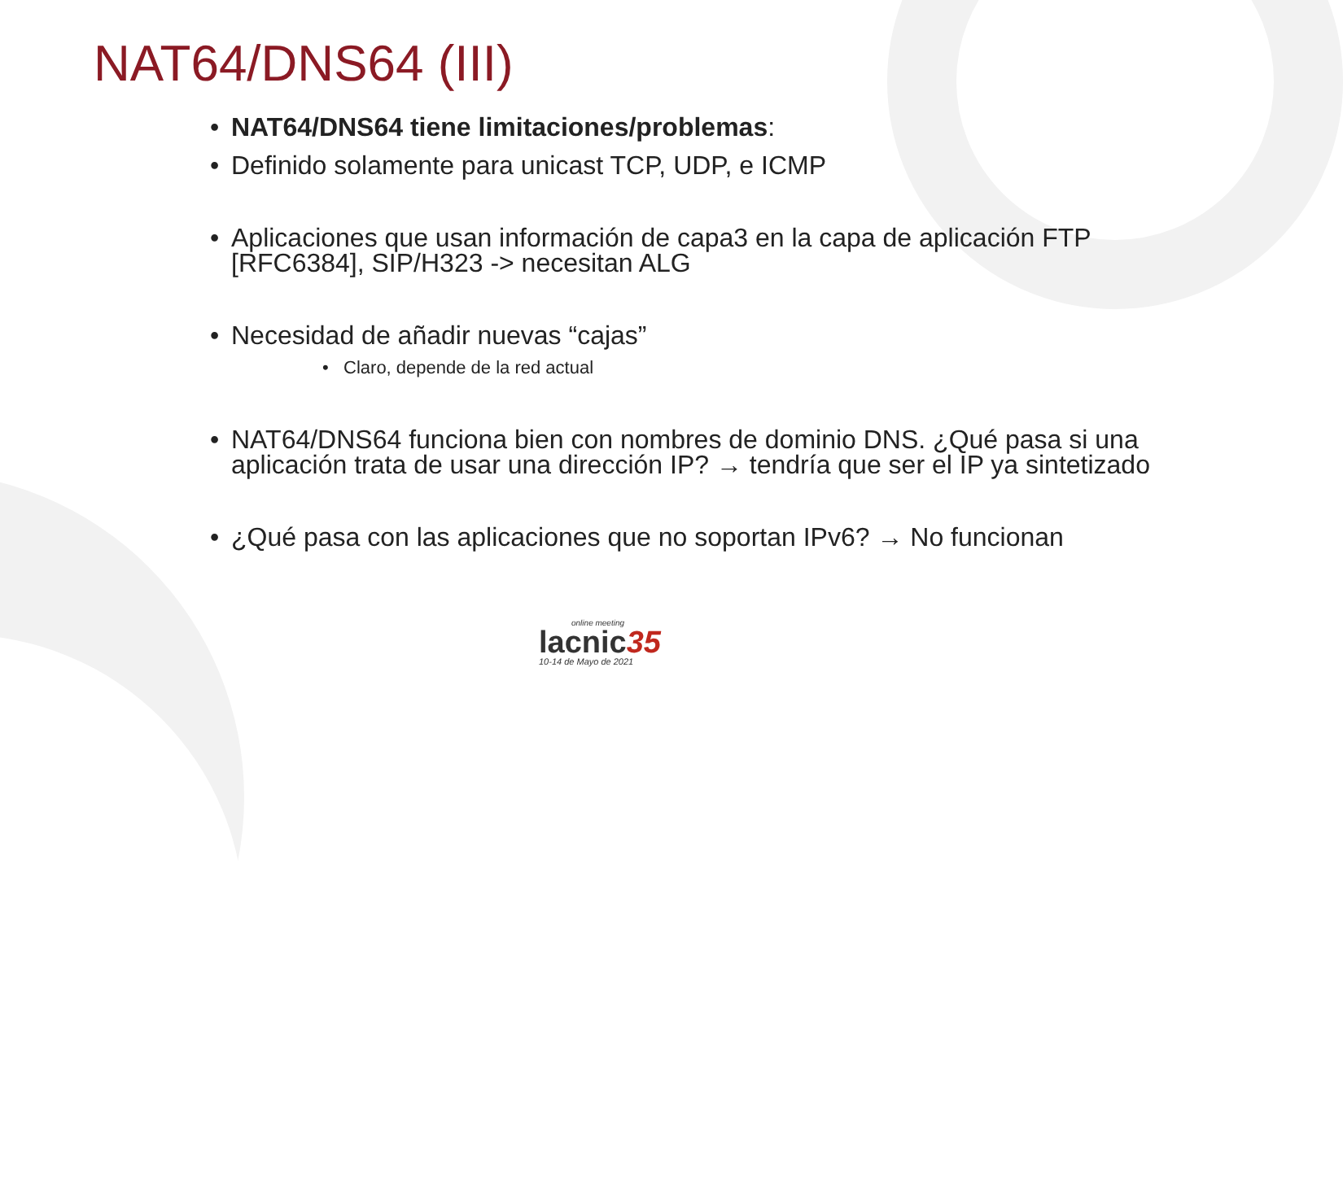NAT64/DNS64 (III)
• NAT64/DNS64 tiene limitaciones/problemas:
• Definido solamente para unicast TCP, UDP, e ICMP
• Aplicaciones que usan información de capa3 en la capa de aplicación FTP [RFC6384], SIP/H323 -> necesitan ALG
• Necesidad de añadir nuevas “cajas”
• Claro, depende de la red actual
• NAT64/DNS64 funciona bien con nombres de dominio DNS. ¿Qué pasa si una aplicación trata de usar una dirección IP? → tendría que ser el IP ya sintetizado
• ¿Qué pasa con las aplicaciones que no soportan IPv6? → No funcionan
online meeting
lacnic35
10-14 de Mayo de 2021